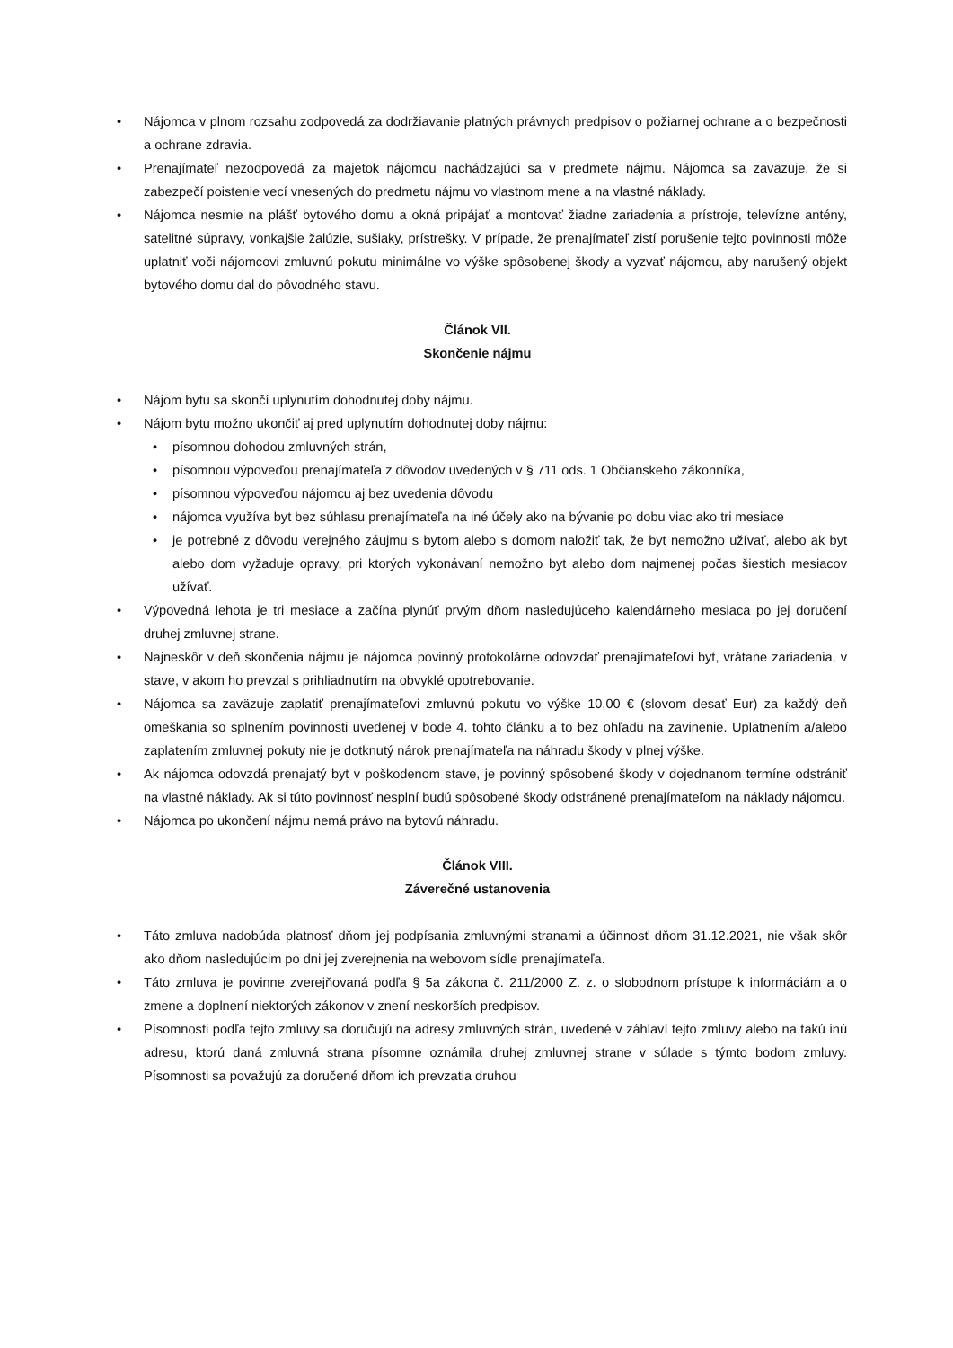• Nájomca v plnom rozsahu zodpovedá za dodržiavanie platných právnych predpisov o požiarnej ochrane a o bezpečnosti a ochrane zdravia.
• Prenajímateľ nezodpovedá za majetok nájomcu nachádzajúci sa v predmete nájmu. Nájomca sa zaväzuje, že si zabezpečí poistenie vecí vnesených do predmetu nájmu vo vlastnom mene a na vlastné náklady.
• Nájomca nesmie na plášť bytového domu a okná pripájať a montovať žiadne zariadenia a prístroje, televízne antény, satelitné súpravy, vonkajšie žalúzie, sušiaky, prístrešky. V prípade, že prenajímateľ zistí porušenie tejto povinnosti môže uplatniť voči nájomcovi zmluvnú pokutu minimálne vo výške spôsobenej škody a vyzvať nájomcu, aby narušený objekt bytového domu dal do pôvodného stavu.
Článok VII.
Skončenie nájmu
• Nájom bytu sa skončí uplynutím dohodnutej doby nájmu.
• Nájom bytu možno ukončiť aj pred uplynutím dohodnutej doby nájmu:
• písomnou dohodou zmluvných strán,
• písomnou výpoveďou prenajímateľa z dôvodov uvedených v § 711 ods. 1 Občianskeho zákonníka,
• písomnou výpoveďou nájomcu aj bez uvedenia dôvodu
• nájomca využíva byt bez súhlasu prenajímateľa na iné účely ako na bývanie po dobu viac ako tri mesiace
• je potrebné z dôvodu verejného záujmu s bytom alebo s domom naložiť tak, že byt nemožno užívať, alebo ak byt alebo dom vyžaduje opravy, pri ktorých vykonávaní nemožno byt alebo dom najmenej počas šiestich mesiacov užívať.
• Výpovedná lehota je tri mesiace a začína plynúť prvým dňom nasledujúceho kalendárneho mesiaca po jej doručení druhej zmluvnej strane.
• Najneskôr v deň skončenia nájmu je nájomca povinný protokolárne odovzdať prenajímateľovi byt, vrátane zariadenia, v stave, v akom ho prevzal s prihliadnutím na obvyklé opotrebovanie.
• Nájomca sa zaväzuje zaplatiť prenajímateľovi zmluvnú pokutu vo výške 10,00 € (slovom desať Eur) za každý deň omeškania so splnením povinnosti uvedenej v bode 4. tohto článku a to bez ohľadu na zavinenie. Uplatnením a/alebo zaplatením zmluvnej pokuty nie je dotknutý nárok prenajímateľa na náhradu škody v plnej výške.
• Ak nájomca odovzdá prenajatý byt v poškodenom stave, je povinný spôsobené škody v dojednanom termíne odstrániť na vlastné náklady. Ak si túto povinnosť nesplní budú spôsobené škody odstránené prenajímateľom na náklady nájomcu.
• Nájomca po ukončení nájmu nemá právo na bytovú náhradu.
Článok VIII.
Záverečné ustanovenia
• Táto zmluva nadobúda platnosť dňom jej podpísania zmluvnými stranami a účinnosť dňom 31.12.2021, nie však skôr ako dňom nasledujúcim po dni jej zverejnenia na webovom sídle prenajímateľa.
• Táto zmluva je povinne zverejňovaná podľa § 5a zákona č. 211/2000 Z. z. o slobodnom prístupe k informáciám a o zmene a doplnení niektorých zákonov v znení neskorších predpisov.
• Písomnosti podľa tejto zmluvy sa doručujú na adresy zmluvných strán, uvedené v záhlaví tejto zmluvy alebo na takú inú adresu, ktorú daná zmluvná strana písomne oznámila druhej zmluvnej strane v súlade s týmto bodom zmluvy. Písomnosti sa považujú za doručené dňom ich prevzatia druhou